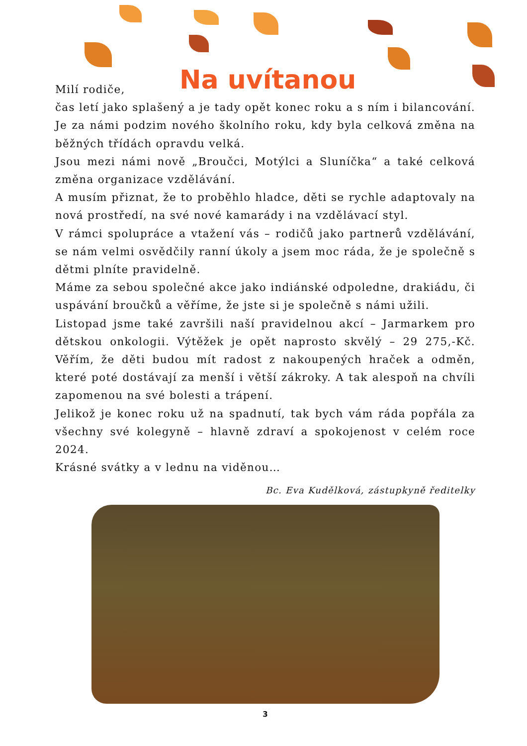Na uvítanou
Milí rodiče,
čas letí jako splašený a je tady opět konec roku a s ním i bilancování. Je za námi podzim nového školního roku, kdy byla celková změna na běžných třídách opravdu velká.
Jsou mezi námi nově „Broučci, Motýlci a Sluníčka“ a také celková změna organizace vzdělávání.
A musím přiznat, že to proběhlo hladce, děti se rychle adaptovaly na nová prostředí, na své nové kamarády i na vzdělávací styl.
V rámci spolupráce a vtažení vás – rodičů jako partnerů vzdělávání, se nám velmi osvědčily ranní úkoly a jsem moc ráda, že je společně s dětmi plníte pravidelně.
Máme za sebou společné akce jako indiánské odpoledne, drakiádu, či uspávání broučků a věříme, že jste si je společně s námi užili.
Listopad jsme také završili naší pravidelnou akcí – Jarmarkem pro dětskou onkologii. Výtěžek je opět naprosto skvělý – 29 275,-Kč. Věřím, že děti budou mít radost z nakoupených hraček a odměn, které poté dostávají za menší i větší zákroky. A tak alespoň na chvíli zapomenou na své bolesti a trápení.
Jelikož je konec roku už na spadnutí, tak bych vám ráda popřála za všechny své kolegyně – hlavně zdraví a spokojenost v celém roce 2024.
Krásné svátky a v lednu na viděnou…
Bc. Eva Kudělková, zástupkyně ředitelky
3